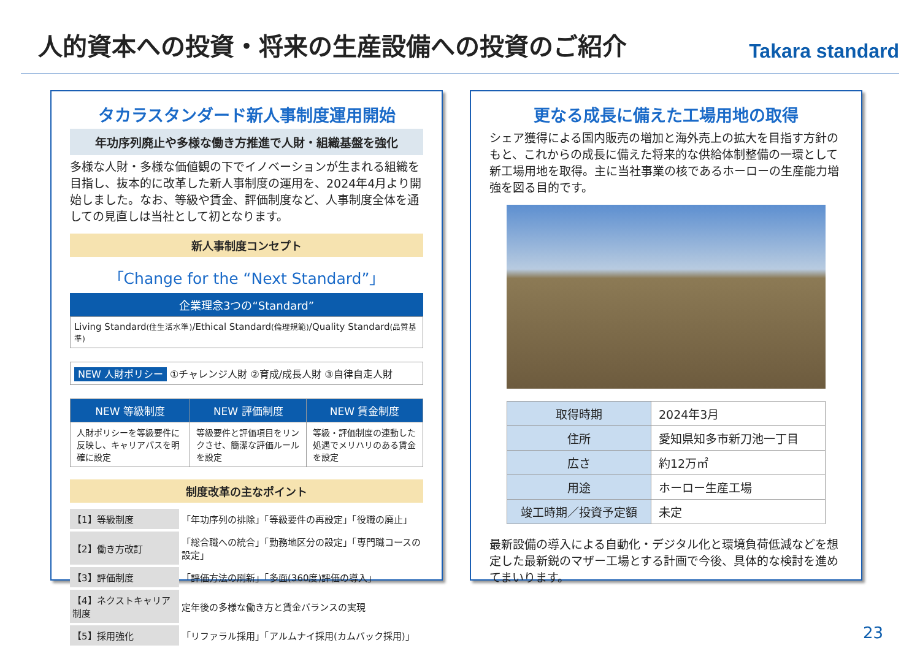人的資本への投資・将来の生産設備への投資のご紹介
Takara standard
タカラスタンダード新人事制度運用開始
年功序列廃止や多様な働き方推進で人財・組織基盤を強化
多様な人財・多様な価値観の下でイノベーションが生まれる組織を目指し、抜本的に改革した新人事制度の運用を、2024年4月より開始しました。なお、等級や賃金、評価制度など、人事制度全体を通しての見直しは当社として初となります。
新人事制度コンセプト
「Change for the “Next Standard”」
企業理念3つの“Standard”
Living Standard(住生活水準)/Ethical Standard(倫理規範)/Quality Standard(品質基準)
NEW 人財ポリシー ①チャレンジ人財 ②育成/成長人財 ③自律自走人財
| NEW 等級制度 | NEW 評価制度 | NEW 賃金制度 |
| --- | --- | --- |
| 人財ポリシーを等級要件に反映し、キャリアパスを明確に設定 | 等級要件と評価項目をリンクさせ、簡潔な評価ルールを設定 | 等級・評価制度の連動した処遇でメリハリのある賃金を設定 |
制度改革の主なポイント
| 【1】等級制度 | 「年功序列の排除」「等級要件の再設定」「役職の廃止」 |
| 【2】働き方改訂 | 「総合職への統合」「勤務地区分の設定」「専門職コースの設定」 |
| 【3】評価制度 | 「評価方法の刷新」「多面(360度)評価の導入」 |
| 【4】ネクストキャリア制度 | 定年後の多様な働き方と賃金バランスの実現 |
| 【5】採用強化 | 「リファラル採用」「アルムナイ採用(カムバック採用)」 |
更なる成長に備えた工場用地の取得
シェア獲得による国内販売の増加と海外売上の拡大を目指す方針のもと、これからの成長に備えた将来的な供給体制整備の一環として新工場用地を取得。主に当社事業の核であるホーローの生産能力増強を図る目的です。
| 取得時期 | 2024年3月 |
| 住所 | 愛知県知多市新刀池一丁目 |
| 広さ | 約12万㎡ |
| 用途 | ホーロー生産工場 |
| 竣工時期／投資予定額 | 未定 |
最新設備の導入による自動化・デジタル化と環境負荷低減などを想定した最新鋭のマザー工場とする計画で今後、具体的な検討を進めてまいります。
23